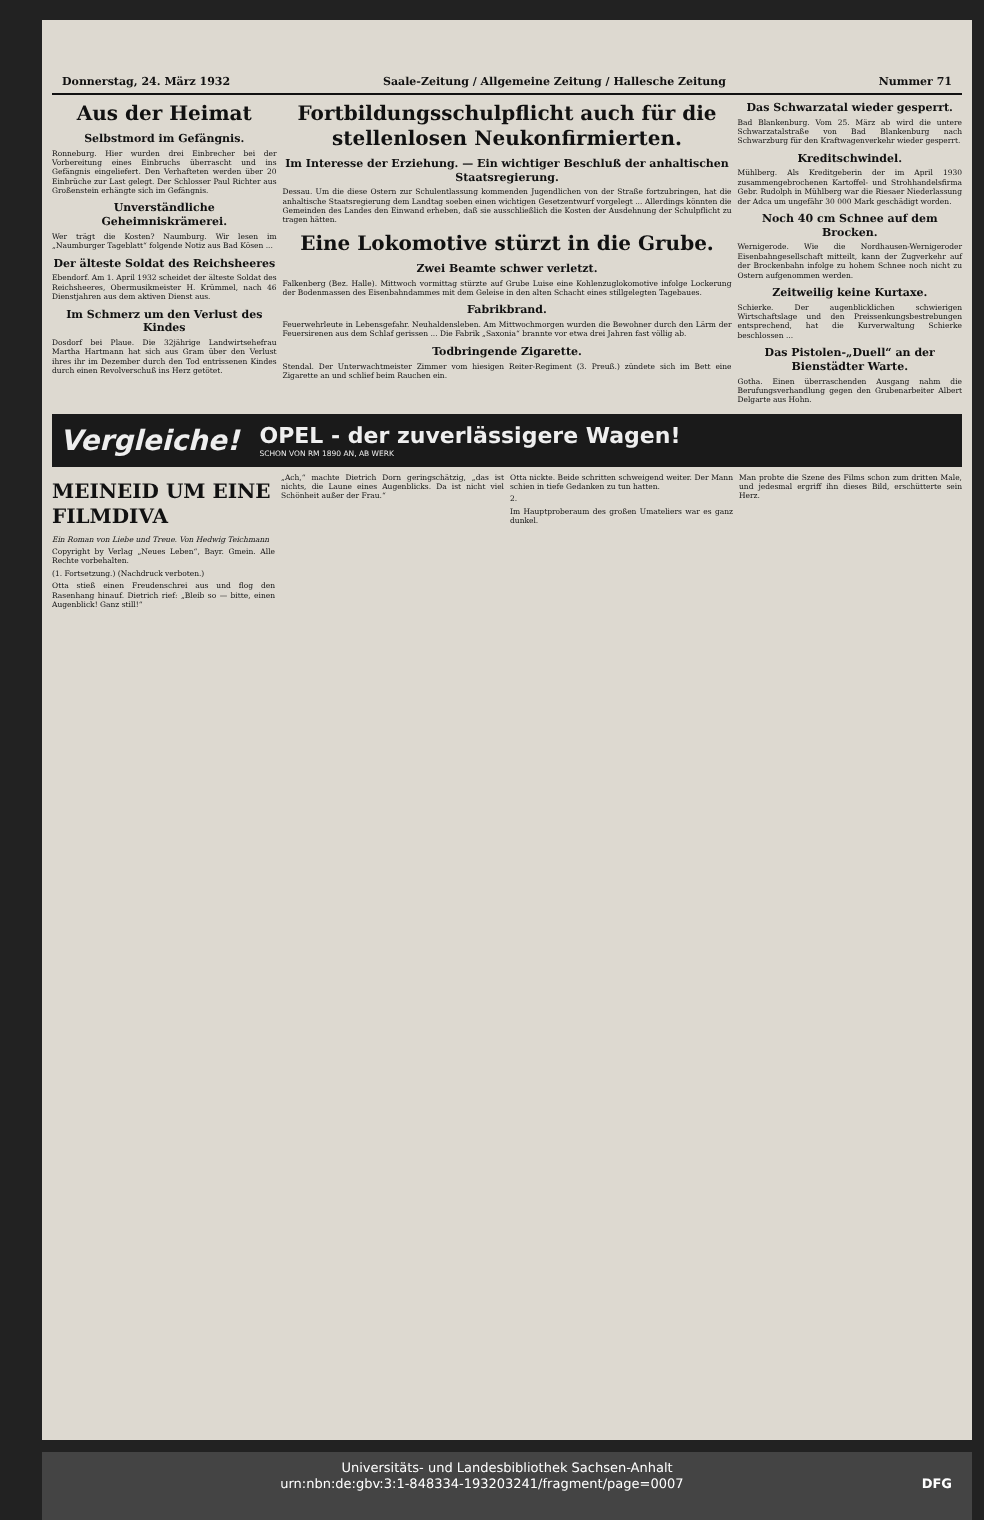Donnerstag, 24. März 1932 Saale-Zeitung / Allgemeine Zeitung / Hallesche Zeitung Nummer 71
Aus der Heimat
Selbstmord im Gefängnis.
Ronneburg. Hier wurden drei Einbrecher bei der Vorbereitung eines Einbruchs überrascht und ins Gefängnis eingeliefert. Den Verhafteten werden über 20 Einbrüche zur Last gelegt. Der Schlosser Paul Richter aus Großenstein erhängte sich im Gefängnis.
Unverständliche Geheimniskrämerei.
Wer trägt die Kosten? Naumburg. Wir lesen im „Naumburger Tageblatt“ folgende Notiz aus Bad Kösen ...
Der älteste Soldat des Reichsheeres
Ebendorf. Am 1. April 1932 scheidet der älteste Soldat des Reichsheeres, Obermusikmeister H. Krümmel, nach 46 Dienstjahren aus dem aktiven Dienst aus.
Im Schmerz um den Verlust des Kindes
Dosdorf bei Plaue. Die 32jährige Landwirtsehefrau Martha Hartmann hat sich aus Gram über den Verlust ihres ihr im Dezember durch den Tod entrissenen Kindes durch einen Revolverschuß ins Herz getötet.
Fortbildungsschulpflicht auch für die stellenlosen Neukonfirmierten.
Im Interesse der Erziehung. — Ein wichtiger Beschluß der anhaltischen Staatsregierung.
Dessau. Um die diese Ostern zur Schulentlassung kommenden Jugendlichen von der Straße fortzubringen, hat die anhaltische Staatsregierung dem Landtag soeben einen wichtigen Gesetzentwurf vorgelegt ... Allerdings könnten die Gemeinden des Landes den Einwand erheben, daß sie ausschließlich die Kosten der Ausdehnung der Schulpflicht zu tragen hätten.
Eine Lokomotive stürzt in die Grube.
Zwei Beamte schwer verletzt.
Falkenberg (Bez. Halle). Mittwoch vormittag stürzte auf Grube Luise eine Kohlenzuglokomotive infolge Lockerung der Bodenmassen des Eisenbahndammes mit dem Geleise in den alten Schacht eines stillgelegten Tagebaues.
Fabrikbrand.
Feuerwehrleute in Lebensgefahr. Neuhaldensleben. Am Mittwochmorgen wurden die Bewohner durch den Lärm der Feuersirenen aus dem Schlaf gerissen ... Die Fabrik „Saxonia“ brannte vor etwa drei Jahren fast völlig ab.
Todbringende Zigarette.
Stendal. Der Unterwachtmeister Zimmer vom hiesigen Reiter-Regiment (3. Preuß.) zündete sich im Bett eine Zigarette an und schlief beim Rauchen ein.
Das Schwarzatal wieder gesperrt.
Bad Blankenburg. Vom 25. März ab wird die untere Schwarzatalstraße von Bad Blankenburg nach Schwarzburg für den Kraftwagenverkehr wieder gesperrt.
Kreditschwindel.
Mühlberg. Als Kreditgeberin der im April 1930 zusammengebrochenen Kartoffel- und Strohhandelsfirma Gebr. Rudolph in Mühlberg war die Riesaer Niederlassung der Adca um ungefähr 30 000 Mark geschädigt worden.
Noch 40 cm Schnee auf dem Brocken.
Wernigerode. Wie die Nordhausen-Wernigeroder Eisenbahngesellschaft mitteilt, kann der Zugverkehr auf der Brockenbahn infolge zu hohem Schnee noch nicht zu Ostern aufgenommen werden.
Zeitweilig keine Kurtaxe.
Schierke. Der augenblicklichen schwierigen Wirtschaftslage und den Preissenkungsbestrebungen entsprechend, hat die Kurverwaltung Schierke beschlossen ...
Das Pistolen-„Duell“ an der Bienstädter Warte.
Gotha. Einen überraschenden Ausgang nahm die Berufungsverhandlung gegen den Grubenarbeiter Albert Delgarte aus Hohn.
Vergleiche!
OPEL - der zuverlässigere Wagen!
SCHON VON RM 1890 AN, AB WERK
MEINEID UM EINE FILMDIVA
Ein Roman von Liebe und Treue. Von Hedwig Teichmann
Copyright by Verlag „Neues Leben“, Bayr. Gmein. Alle Rechte vorbehalten.
(1. Fortsetzung.) (Nachdruck verboten.)
Otta stieß einen Freudenschrei aus und flog den Rasenhang hinauf. Dietrich rief: „Bleib so — bitte, einen Augenblick! Ganz still!“
„Ach,“ machte Dietrich Dorn geringschätzig, „das ist nichts, die Laune eines Augenblicks. Da ist nicht viel Schönheit außer der Frau.“
Otta nickte. Beide schritten schweigend weiter. Der Mann schien in tiefe Gedanken zu tun hatten.
2.
Im Hauptproberaum des großen Umateliers war es ganz dunkel.
Man probte die Szene des Films schon zum dritten Male, und jedesmal ergriff ihn dieses Bild, erschütterte sein Herz.
Universitäts- und Landesbibliothek Sachsen-Anhalt
urn:nbn:de:gbv:3:1-848334-193203241/fragment/page=0007 DFG